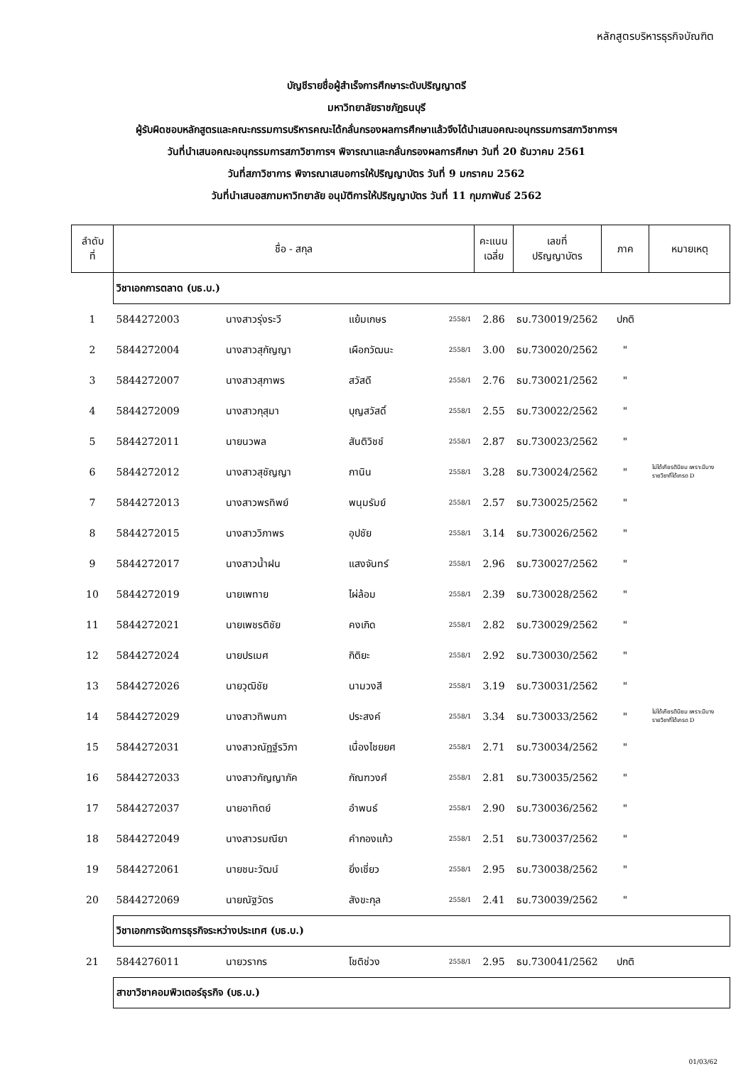หลักสูตรบริหารธุรกิจบัณฑิต
บัญชีรายชื่อผู้สำเร็จการศึกษาระดับปริญญาตรี
มหาวิทยาลัยราชภัฏธนบุรี
ผู้รับผิดชอบหลักสูตรและคณะกรรมการบริหารคณะได้กลั่นกรองผลการศึกษาแล้วจึงได้นำเสนอคณะอนุกรรมการสภาวิชาการฯ
วันที่นำเสนอคณะอนุกรรมการสภาวิชาการฯ พิจารณาและกลั่นกรองผลการศึกษา วันที่ 20 ธันวาคม 2561
วันที่สภาวิชาการ พิจารณาเสนอการให้ปริญญาบัตร วันที่ 9 มกราคม 2562
วันที่นำเสนอสภามหาวิทยาลัย อนุมัติการให้ปริญญาบัตร วันที่ 11 กุมภาพันธ์ 2562
| ลำดับ ที่ | ชื่อ - สกุล | | | | คะแนน เฉลี่ย | เลขที่ ปริญญาบัตร | ภาค | หมายเหตุ |
| --- | --- | --- | --- | --- | --- | --- | --- | --- |
| | วิชาเอกการตลาด (บธ.บ.) | | | | | | | |
| 1 | 5844272003 | นางสาวรุ่งระวี | แย้มเกษร | 2558/1 | 2.86 | ธบ.730019/2562 | ปกติ | |
| 2 | 5844272004 | นางสาวสุกัญญา | เผือกวัฒนะ | 2558/1 | 3.00 | ธบ.730020/2562 | " | |
| 3 | 5844272007 | นางสาวสุภาพร | สวัสดี | 2558/1 | 2.76 | ธบ.730021/2562 | " | |
| 4 | 5844272009 | นางสาวกุสุมา | บุญสวัสดิ์ | 2558/1 | 2.55 | ธบ.730022/2562 | " | |
| 5 | 5844272011 | นายนวพล | สันติวิชช์ | 2558/1 | 2.87 | ธบ.730023/2562 | " | |
| 6 | 5844272012 | นางสาวสุชัญญา | กานิน | 2558/1 | 3.28 | ธบ.730024/2562 | " | ไม่ได้เกียรตินิยม เพราะมีบางรายวิชาที่ได้เกรด D |
| 7 | 5844272013 | นางสาวพรทิพย์ | พนุมรัมย์ | 2558/1 | 2.57 | ธบ.730025/2562 | " | |
| 8 | 5844272015 | นางสาววิภาพร | อุปชัย | 2558/1 | 3.14 | ธบ.730026/2562 | " | |
| 9 | 5844272017 | นางสาวน้ำฝน | แสงจันทร์ | 2558/1 | 2.96 | ธบ.730027/2562 | " | |
| 10 | 5844272019 | นายเพทาย | ไผ่ล้อม | 2558/1 | 2.39 | ธบ.730028/2562 | " | |
| 11 | 5844272021 | นายเพชรติชัย | คงเกิด | 2558/1 | 2.82 | ธบ.730029/2562 | " | |
| 12 | 5844272024 | นายปรเมศ | กิติยะ | 2558/1 | 2.92 | ธบ.730030/2562 | " | |
| 13 | 5844272026 | นายวุฒิชัย | นามวงสี | 2558/1 | 3.19 | ธบ.730031/2562 | " | |
| 14 | 5844272029 | นางสาวทิพนภา | ประสงค์ | 2558/1 | 3.34 | ธบ.730033/2562 | " | ไม่ได้เกียรตินิยม เพราะมีบางรายวิชาที่ได้เกรด D |
| 15 | 5844272031 | นางสาวณัฏฐ์รวิภา | เนื่องไชยยศ | 2558/1 | 2.71 | ธบ.730034/2562 | " | |
| 16 | 5844272033 | นางสาวกัญญาภัค | กัณฑวงศ์ | 2558/1 | 2.81 | ธบ.730035/2562 | " | |
| 17 | 5844272037 | นายอาทิตย์ | อำพนธ์ | 2558/1 | 2.90 | ธบ.730036/2562 | " | |
| 18 | 5844272049 | นางสาวรมณียา | คำกองแก้ว | 2558/1 | 2.51 | ธบ.730037/2562 | " | |
| 19 | 5844272061 | นายชนะวัฒน์ | ยิ่งเชี่ยว | 2558/1 | 2.95 | ธบ.730038/2562 | " | |
| 20 | 5844272069 | นายณัฐวัตร | สังขะกุล | 2558/1 | 2.41 | ธบ.730039/2562 | " | |
| | วิชาเอกการจัดการธุรกิจระหว่างประเทศ (บธ.บ.) | | | | | | | |
| 21 | 5844276011 | นายวรากร | โชติช่วง | 2558/1 | 2.95 | ธบ.730041/2562 | ปกติ | |
| | สาขาวิชาคอมพิวเตอร์ธุรกิจ (บธ.บ.) | | | | | | | |
01/03/62